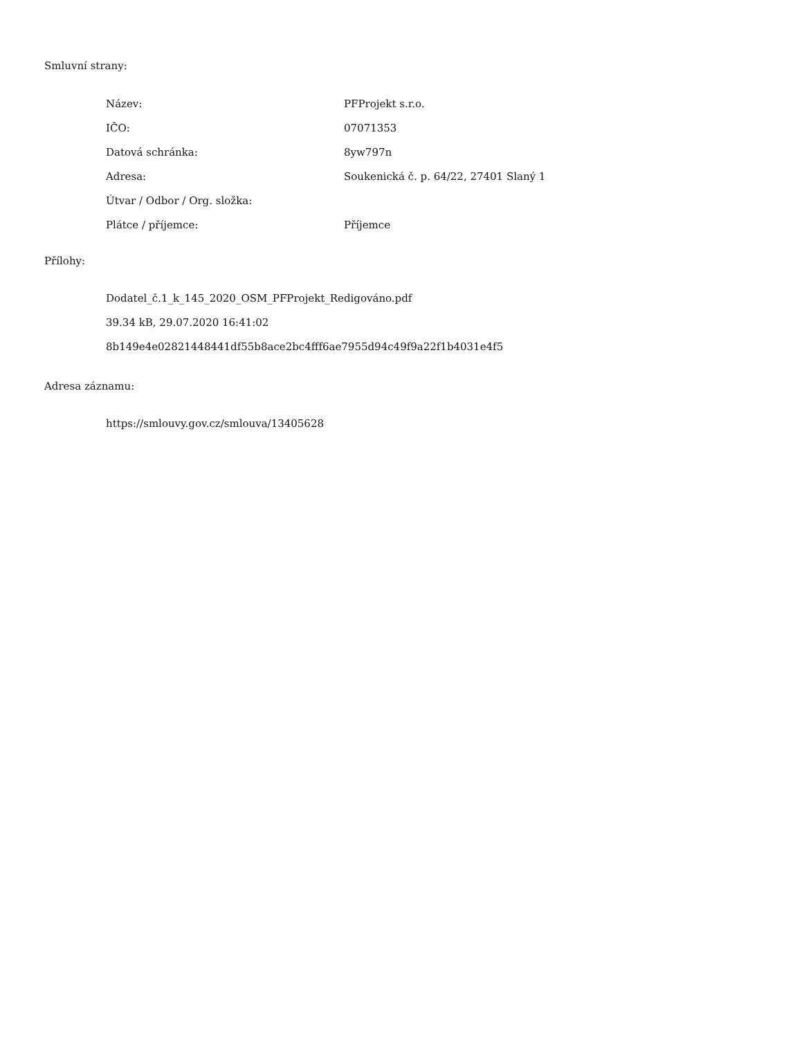Smluvní strany:
| Název: | PFProjekt s.r.o. |
| IČO: | 07071353 |
| Datová schránka: | 8yw797n |
| Adresa: | Soukenická č. p. 64/22, 27401 Slaný 1 |
| Útvar / Odbor / Org. složka: | |
| Plátce / příjemce: | Příjemce |
Přílohy:
Dodatel_č.1_k_145_2020_OSM_PFProjekt_Redigováno.pdf
39.34 kB, 29.07.2020 16:41:02
8b149e4e02821448441df55b8ace2bc4fff6ae7955d94c49f9a22f1b4031e4f5
Adresa záznamu:
https://smlouvy.gov.cz/smlouva/13405628